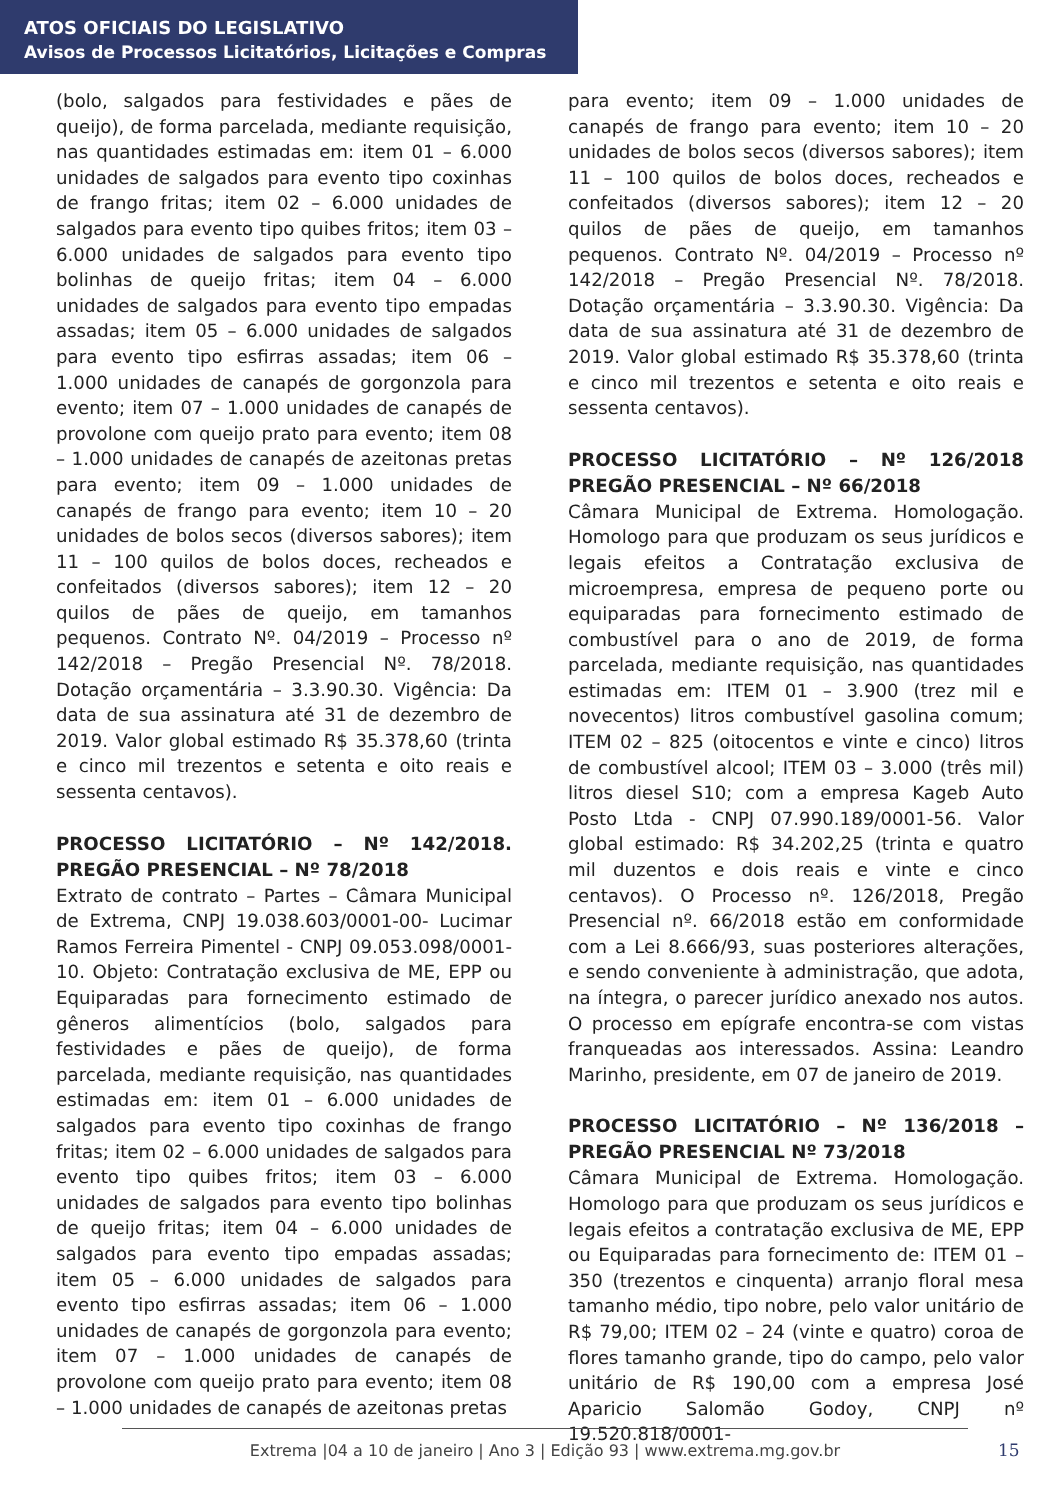ATOS OFICIAIS DO LEGISLATIVO
Avisos de Processos Licitatórios, Licitações e Compras
(bolo, salgados para festividades e pães de queijo), de forma parcelada, mediante requisição, nas quantidades estimadas em: item 01 – 6.000 unidades de salgados para evento tipo coxinhas de frango fritas; item 02 – 6.000 unidades de salgados para evento tipo quibes fritos; item 03 – 6.000 unidades de salgados para evento tipo bolinhas de queijo fritas; item 04 – 6.000 unidades de salgados para evento tipo empadas assadas; item 05 – 6.000 unidades de salgados para evento tipo esfirras assadas; item 06 – 1.000 unidades de canapés de gorgonzola para evento; item 07 – 1.000 unidades de canapés de provolone com queijo prato para evento; item 08 – 1.000 unidades de canapés de azeitonas pretas para evento; item 09 – 1.000 unidades de canapés de frango para evento; item 10 – 20 unidades de bolos secos (diversos sabores); item 11 – 100 quilos de bolos doces, recheados e confeitados (diversos sabores); item 12 – 20 quilos de pães de queijo, em tamanhos pequenos. Contrato Nº. 04/2019 – Processo nº 142/2018 – Pregão Presencial Nº. 78/2018. Dotação orçamentária – 3.3.90.30. Vigência: Da data de sua assinatura até 31 de dezembro de 2019. Valor global estimado R$ 35.378,60 (trinta e cinco mil trezentos e setenta e oito reais e sessenta centavos).
PROCESSO LICITATÓRIO – Nº 142/2018. PREGÃO PRESENCIAL – Nº 78/2018
Extrato de contrato – Partes – Câmara Municipal de Extrema, CNPJ 19.038.603/0001-00- Lucimar Ramos Ferreira Pimentel - CNPJ 09.053.098/0001-10. Objeto: Contratação exclusiva de ME, EPP ou Equiparadas para fornecimento estimado de gêneros alimentícios (bolo, salgados para festividades e pães de queijo), de forma parcelada, mediante requisição, nas quantidades estimadas em: item 01 – 6.000 unidades de salgados para evento tipo coxinhas de frango fritas; item 02 – 6.000 unidades de salgados para evento tipo quibes fritos; item 03 – 6.000 unidades de salgados para evento tipo bolinhas de queijo fritas; item 04 – 6.000 unidades de salgados para evento tipo empadas assadas; item 05 – 6.000 unidades de salgados para evento tipo esfirras assadas; item 06 – 1.000 unidades de canapés de gorgonzola para evento; item 07 – 1.000 unidades de canapés de provolone com queijo prato para evento; item 08 – 1.000 unidades de canapés de azeitonas pretas
para evento; item 09 – 1.000 unidades de canapés de frango para evento; item 10 – 20 unidades de bolos secos (diversos sabores); item 11 – 100 quilos de bolos doces, recheados e confeitados (diversos sabores); item 12 – 20 quilos de pães de queijo, em tamanhos pequenos. Contrato Nº. 04/2019 – Processo nº 142/2018 – Pregão Presencial Nº. 78/2018. Dotação orçamentária – 3.3.90.30. Vigência: Da data de sua assinatura até 31 de dezembro de 2019. Valor global estimado R$ 35.378,60 (trinta e cinco mil trezentos e setenta e oito reais e sessenta centavos).
PROCESSO LICITATÓRIO – Nº 126/2018 PREGÃO PRESENCIAL – Nº 66/2018
Câmara Municipal de Extrema. Homologação. Homologo para que produzam os seus jurídicos e legais efeitos a Contratação exclusiva de microempresa, empresa de pequeno porte ou equiparadas para fornecimento estimado de combustível para o ano de 2019, de forma parcelada, mediante requisição, nas quantidades estimadas em: ITEM 01 – 3.900 (trez mil e novecentos) litros combustível gasolina comum; ITEM 02 – 825 (oitocentos e vinte e cinco) litros de combustível alcool; ITEM 03 – 3.000 (três mil) litros diesel S10; com a empresa Kageb Auto Posto Ltda - CNPJ 07.990.189/0001-56. Valor global estimado: R$ 34.202,25 (trinta e quatro mil duzentos e dois reais e vinte e cinco centavos). O Processo nº. 126/2018, Pregão Presencial nº. 66/2018 estão em conformidade com a Lei 8.666/93, suas posteriores alterações, e sendo conveniente à administração, que adota, na íntegra, o parecer jurídico anexado nos autos. O processo em epígrafe encontra-se com vistas franqueadas aos interessados. Assina: Leandro Marinho, presidente, em 07 de janeiro de 2019.
PROCESSO LICITATÓRIO – Nº 136/2018 – PREGÃO PRESENCIAL Nº 73/2018
Câmara Municipal de Extrema. Homologação. Homologo para que produzam os seus jurídicos e legais efeitos a contratação exclusiva de ME, EPP ou Equiparadas para fornecimento de: ITEM 01 – 350 (trezentos e cinquenta) arranjo floral mesa tamanho médio, tipo nobre, pelo valor unitário de R$ 79,00; ITEM 02 – 24 (vinte e quatro) coroa de flores tamanho grande, tipo do campo, pelo valor unitário de R$ 190,00 com a empresa José Aparicio Salomão Godoy, CNPJ nº 19.520.818/0001-
Extrema |04 a 10 de janeiro | Ano 3 | Edição 93 | www.extrema.mg.gov.br
15